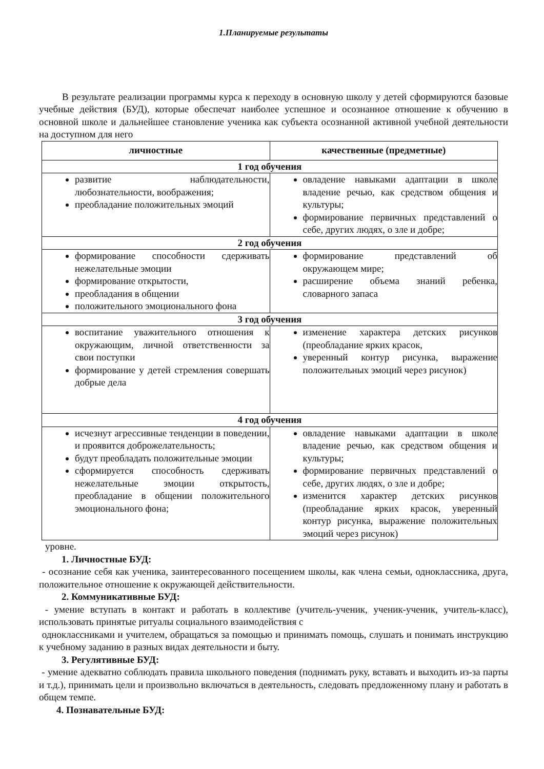1.Планируемые результаты
В результате реализации программы курса к переходу в основную школу у детей сформируются базовые учебные действия (БУД), которые обеспечат наиболее успешное и осознанное отношение к обучению в основной школе и дальнейшее становление ученика как субъекта осознанной активной учебной деятельности на доступном для него
| личностные | качественные (предметные) |
| --- | --- |
| 1 год обучения | |
| развитие наблюдательности, любознательности, воображения; преобладание положительных эмоций | овладение навыками адаптации в школе владение речью, как средством общения и культуры; формирование первичных представлений о себе, других людях, о зле и добре; |
| 2 год обучения | |
| формирование способности сдерживать нежелательные эмоции формирование открытости, преобладания в общении положительного эмоционального фона | формирование представлений об окружающем мире; расширение объема знаний ребенка, словарного запаса |
| 3 год обучения | |
| воспитание уважительного отношения к окружающим, личной ответственности за свои поступки формирование у детей стремления совершать добрые дела | изменение характера детских рисунков (преобладание ярких красок, уверенный контур рисунка, выражение положительных эмоций через рисунок) |
| 4 год обучения | |
| исчезнут агрессивные тенденции в поведении, и проявится доброжелательность; будут преобладать положительные эмоции сформируется способность сдерживать нежелательные эмоции открытость, преобладание в общении положительного эмоционального фона; | овладение навыками адаптации в школе владение речью, как средством общения и культуры; формирование первичных представлений о себе, других людях, о зле и добре; изменится характер детских рисунков (преобладание ярких красок, уверенный контур рисунка, выражение положительных эмоций через рисунок) |
уровне.
1. Личностные БУД:
- осознание себя как ученика, заинтересованного посещением школы, как члена семьи, одноклассника, друга, положительное отношение к окружающей действительности.
2. Коммуникативные БУД:
- умение вступать в контакт и работать в коллективе (учитель-ученик, ученик-ученик, учитель-класс), использовать принятые ритуалы социального взаимодействия с
одноклассниками и учителем, обращаться за помощью и принимать помощь, слушать и понимать инструкцию к учебному заданию в разных видах деятельности и быту.
3. Регулятивные БУД:
- умение адекватно соблюдать правила школьного поведения (поднимать руку, вставать и выходить из-за парты и т.д.), принимать цели и произвольно включаться в деятельность, следовать предложенному плану и работать в общем темпе.
4. Познавательные БУД: